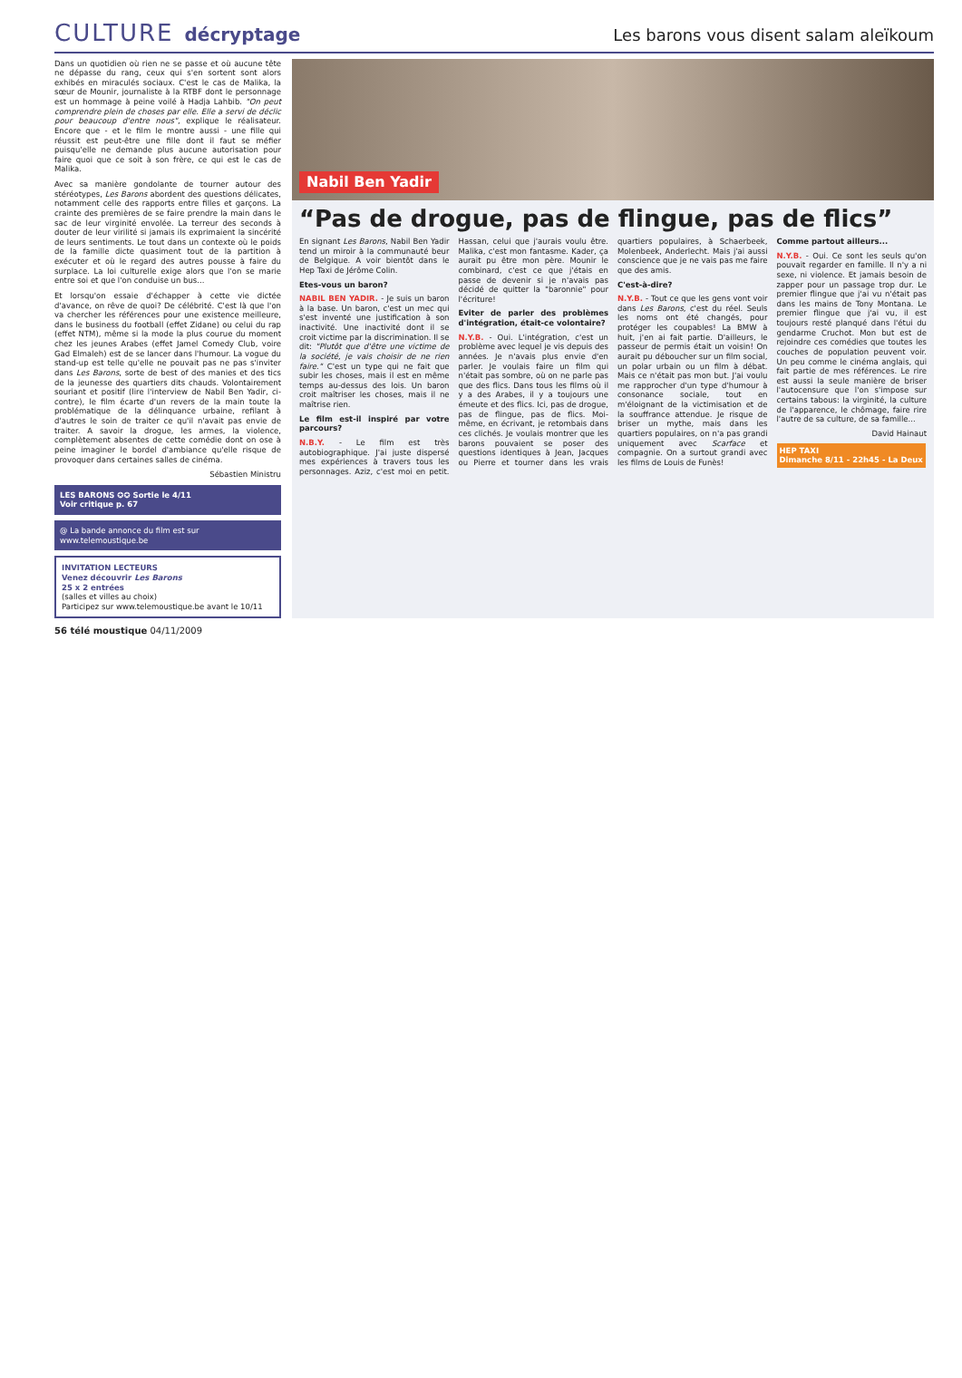CULTURE décryptage Les barons vous disent salam aleïkoum
Dans un quotidien où rien ne se passe et où aucune tête ne dépasse du rang, ceux qui s'en sortent sont alors exhibés en miraculés sociaux. C'est le cas de Malika, la sœur de Mounir, journaliste à la RTBF dont le personnage est un hommage à peine voilé à Hadja Lahbib. "On peut comprendre plein de choses par elle. Elle a servi de déclic pour beaucoup d'entre nous", explique le réalisateur. Encore que - et le film le montre aussi - une fille qui réussit est peut-être une fille dont il faut se méfier puisqu'elle ne demande plus aucune autorisation pour faire quoi que ce soit à son frère, ce qui est le cas de Malika.
Avec sa manière gondolante de tourner autour des stéréotypes, Les Barons abordent des questions délicates, notamment celle des rapports entre filles et garçons. La crainte des premières de se faire prendre la main dans le sac de leur virginité envolée. La terreur des seconds à douter de leur virilité si jamais ils exprimaient la sincérité de leurs sentiments. Le tout dans un contexte où le poids de la famille dicte quasiment tout de la partition à exécuter et où le regard des autres pousse à faire du surplace. La loi culturelle exige alors que l'on se marie entre soi et que l'on conduise un bus...
Et lorsqu'on essaie d'échapper à cette vie dictée d'avance, on rêve de quoi? De célébrité. C'est là que l'on va chercher les références pour une existence meilleure, dans le business du football (effet Zidane) ou celui du rap (effet NTM), même si la mode la plus courue du moment chez les jeunes Arabes (effet Jamel Comedy Club, voire Gad Elmaleh) est de se lancer dans l'humour. La vogue du stand-up est telle qu'elle ne pouvait pas ne pas s'inviter dans Les Barons, sorte de best of des manies et des tics de la jeunesse des quartiers dits chauds. Volontairement souriant et positif (lire l'interview de Nabil Ben Yadir, ci-contre), le film écarte d'un revers de la main toute la problématique de la délinquance urbaine, refilant à d'autres le soin de traiter ce qu'il n'avait pas envie de traiter. A savoir la drogue, les armes, la violence, complètement absentes de cette comédie dont on ose à peine imaginer le bordel d'ambiance qu'elle risque de provoquer dans certaines salles de cinéma.
Sébastien Ministru
LES BARONS ✪✪ Sortie le 4/11
Voir critique p. 67
@ La bande annonce du film est sur www.telemoustique.be
INVITATION LECTEURS
Venez découvrir Les Barons
25 x 2 entrées
(salles et villes au choix)
Participez sur www.telemoustique.be avant le 10/11
Nabil Ben Yadir
“Pas de drogue, pas de flingue, pas de flics”
En signant Les Barons, Nabil Ben Yadir tend un miroir à la communauté beur de Belgique. A voir bientôt dans le Hep Taxi de Jérôme Colin.
Etes-vous un baron?
NABIL BEN YADIR. - Je suis un baron à la base. Un baron, c'est un mec qui s'est inventé une justification à son inactivité. Une inactivité dont il se croit victime par la discrimination. Il se dit: "Plutôt que d'être une victime de la société, je vais choisir de ne rien faire." C'est un type qui ne fait que subir les choses, mais il est en même temps au-dessus des lois. Un baron croit maîtriser les choses, mais il ne maîtrise rien.
Le film est-il inspiré par votre parcours?
N.B.Y. - Le film est très autobiographique. J'ai juste dispersé mes expériences à travers tous les personnages. Aziz, c'est moi en petit. Hassan, celui que j'aurais voulu être. Malika, c'est mon fantasme. Kader, ça aurait pu être mon père. Mounir le combinard, c'est ce que j'étais en passe de devenir si je n'avais pas décidé de quitter la "baronnie" pour l'écriture!
Eviter de parler des problèmes d'intégration, était-ce volontaire?
N.Y.B. - Oui. L'intégration, c'est un problème avec lequel je vis depuis des années. Je n'avais plus envie d'en parler. Je voulais faire un film qui n'était pas sombre, où on ne parle pas que des flics. Dans tous les films où il y a des Arabes, il y a toujours une émeute et des flics. Ici, pas de drogue, pas de flingue, pas de flics. Moi-même, en écrivant, je retombais dans ces clichés. Je voulais montrer que les barons pouvaient se poser des questions identiques à Jean, Jacques ou Pierre et tourner dans les vrais quartiers populaires, à Schaerbeek, Molenbeek, Anderlecht. Mais j'ai aussi conscience que je ne vais pas me faire que des amis.
C'est-à-dire?
N.Y.B. - Tout ce que les gens vont voir dans Les Barons, c'est du réel. Seuls les noms ont été changés, pour protéger les coupables! La BMW à huit, j'en ai fait partie. D'ailleurs, le passeur de permis était un voisin! On aurait pu déboucher sur un film social, un polar urbain ou un film à débat. Mais ce n'était pas mon but. J'ai voulu me rapprocher d'un type d'humour à consonance sociale, tout en m'éloignant de la victimisation et de la souffrance attendue. Je risque de briser un mythe, mais dans les quartiers populaires, on n'a pas grandi uniquement avec Scarface et compagnie. On a surtout grandi avec les films de Louis de Funès!
Comme partout ailleurs...
N.Y.B. - Oui. Ce sont les seuls qu'on pouvait regarder en famille. Il n'y a ni sexe, ni violence. Et jamais besoin de zapper pour un passage trop dur. Le premier flingue que j'ai vu n'était pas dans les mains de Tony Montana. Le premier flingue que j'ai vu, il est toujours resté planqué dans l'étui du gendarme Cruchot. Mon but est de rejoindre ces comédies que toutes les couches de population peuvent voir. Un peu comme le cinéma anglais, qui fait partie de mes références. Le rire est aussi la seule manière de briser l'autocensure que l'on s'impose sur certains tabous: la virginité, la culture de l'apparence, le chômage, faire rire l'autre de sa culture, de sa famille...
David Hainaut
HEP TAXI
Dimanche 8/11 - 22h45 - La Deux
56 télé moustique 04/11/2009